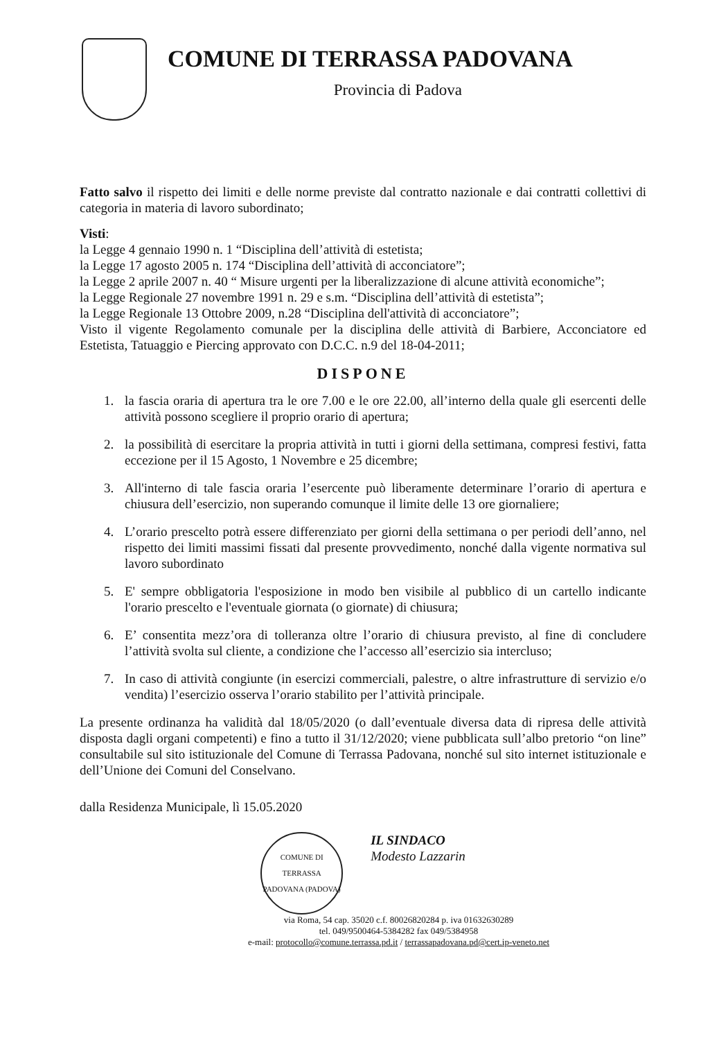COMUNE DI TERRASSA PADOVANA
Provincia di Padova
Fatto salvo il rispetto dei limiti e delle norme previste dal contratto nazionale e dai contratti collettivi di categoria in materia di lavoro subordinato;
Visti:
la Legge 4 gennaio 1990 n. 1 “Disciplina dell’attività di estetista;
la Legge 17 agosto 2005 n. 174 “Disciplina dell’attività di acconciatore”;
la Legge 2 aprile 2007 n. 40 “ Misure urgenti per la liberalizzazione di alcune attività economiche”;
la Legge Regionale 27 novembre 1991 n. 29 e s.m. “Disciplina dell’attività di estetista”;
la Legge Regionale 13 Ottobre 2009, n.28 “Disciplina dell'attività di acconciatore”;
Visto il vigente Regolamento comunale per la disciplina delle attività di Barbiere, Acconciatore ed Estetista, Tatuaggio e Piercing approvato con D.C.C. n.9 del 18-04-2011;
DISPONE
1. la fascia oraria di apertura tra le ore 7.00 e le ore 22.00, all’interno della quale gli esercenti delle attività possono scegliere il proprio orario di apertura;
2. la possibilità di esercitare la propria attività in tutti i giorni della settimana, compresi festivi, fatta eccezione per il 15 Agosto, 1 Novembre e 25 dicembre;
3. All'interno di tale fascia oraria l’esercente può liberamente determinare l’orario di apertura e chiusura dell’esercizio, non superando comunque il limite delle 13 ore giornaliere;
4. L’orario prescelto potrà essere differenziato per giorni della settimana o per periodi dell’anno, nel rispetto dei limiti massimi fissati dal presente provvedimento, nonché dalla vigente normativa sul lavoro subordinato
5. E' sempre obbligatoria l'esposizione in modo ben visibile al pubblico di un cartello indicante l'orario prescelto e l'eventuale giornata (o giornate) di chiusura;
6. E’ consentita mezz’ora di tolleranza oltre l’orario di chiusura previsto, al fine di concludere l’attività svolta sul cliente, a condizione che l’accesso all’esercizio sia intercluso;
7. In caso di attività congiunte (in esercizi commerciali, palestre, o altre infrastrutture di servizio e/o vendita) l’esercizio osserva l’orario stabilito per l’attività principale.
La presente ordinanza ha validità dal 18/05/2020 (o dall’eventuale diversa data di ripresa delle attività disposta dagli organi competenti) e fino a tutto il 31/12/2020; viene pubblicata sull’albo pretorio “on line” consultabile sul sito istituzionale del Comune di Terrassa Padovana, nonché sul sito internet istituzionale e dell’Unione dei Comuni del Conselvano.
dalla Residenza Municipale, lì 15.05.2020
COMUNE DI TERRASSA PADOVANA (PADOVA)
IL SINDACO
Modesto Lazzarin
via Roma, 54 cap. 35020 c.f. 80026820284 p. iva 01632630289
tel. 049/9500464-5384282 fax 049/5384958
e-mail: protocollo@comune.terrassa.pd.it / terrassapadovana.pd@cert.ip-veneto.net